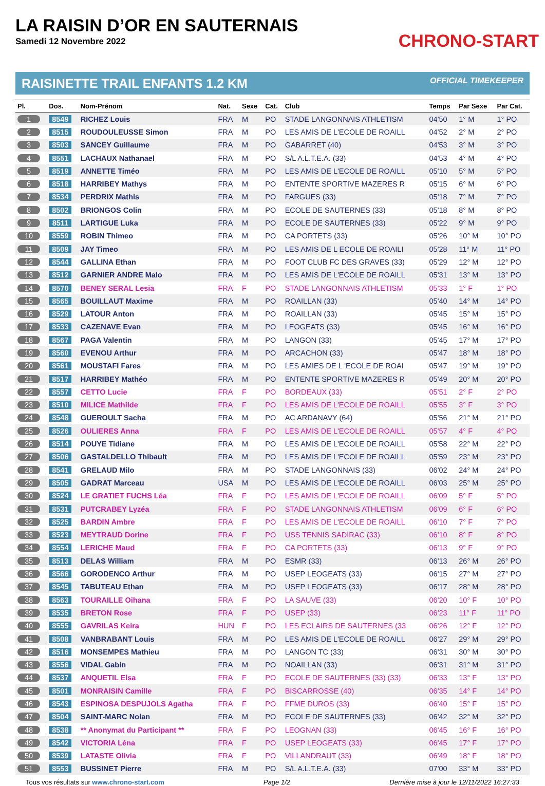LA RAISIN D’OR EN SAUTERNAIS
Samedi 12 Novembre 2022
CHRONO-START
RAISINETTE TRAIL ENFANTS 1.2 KM OFFICIAL TIMEKEEPER
| Pl. | Dos. | Nom-Prénom | Nat. | Sexe | Cat. | Club | Temps | Par Sexe | Par Cat. |
| --- | --- | --- | --- | --- | --- | --- | --- | --- | --- |
| 1 | 8549 | RICHEZ Louis | FRA | M | PO | STADE LANGONNAIS ATHLETISM | 04'50 | 1° M | 1° PO |
| 2 | 8515 | ROUDOULEUSSE Simon | FRA | M | PO | LES AMIS DE L'ECOLE DE ROAILL | 04'52 | 2° M | 2° PO |
| 3 | 8503 | SANCEY Guillaume | FRA | M | PO | GABARRET (40) | 04'53 | 3° M | 3° PO |
| 4 | 8551 | LACHAUX Nathanael | FRA | M | PO | S/L A.L.T.E.A. (33) | 04'53 | 4° M | 4° PO |
| 5 | 8519 | ANNETTE Timéo | FRA | M | PO | LES AMIS DE L'ECOLE DE ROAILL | 05'10 | 5° M | 5° PO |
| 6 | 8518 | HARRIBEY Mathys | FRA | M | PO | ENTENTE SPORTIVE MAZERES R | 05'15 | 6° M | 6° PO |
| 7 | 8534 | PERDRIX Mathis | FRA | M | PO | FARGUES (33) | 05'18 | 7° M | 7° PO |
| 8 | 8502 | BRIONGOS Colin | FRA | M | PO | ECOLE DE SAUTERNES (33) | 05'18 | 8° M | 8° PO |
| 9 | 8511 | LARTIGUE Luka | FRA | M | PO | ECOLE DE SAUTERNES (33) | 05'22 | 9° M | 9° PO |
| 10 | 8559 | ROBIN Thimeo | FRA | M | PO | CA PORTETS (33) | 05'26 | 10° M | 10° PO |
| 11 | 8509 | JAY Timeo | FRA | M | PO | LES AMIS DE L ECOLE DE ROAILI | 05'28 | 11° M | 11° PO |
| 12 | 8544 | GALLINA Ethan | FRA | M | PO | FOOT CLUB FC DES GRAVES (33) | 05'29 | 12° M | 12° PO |
| 13 | 8512 | GARNIER ANDRE Malo | FRA | M | PO | LES AMIS DE L'ECOLE DE ROAILL | 05'31 | 13° M | 13° PO |
| 14 | 8570 | BENEY SERAL Lesia | FRA | F | PO | STADE LANGONNAIS ATHLETISM | 05'33 | 1° F | 1° PO |
| 15 | 8565 | BOUILLAUT Maxime | FRA | M | PO | ROAILLAN (33) | 05'40 | 14° M | 14° PO |
| 16 | 8529 | LATOUR Anton | FRA | M | PO | ROAILLAN (33) | 05'45 | 15° M | 15° PO |
| 17 | 8533 | CAZENAVE Evan | FRA | M | PO | LEOGEATS (33) | 05'45 | 16° M | 16° PO |
| 18 | 8567 | PAGA Valentin | FRA | M | PO | LANGON (33) | 05'45 | 17° M | 17° PO |
| 19 | 8560 | EVENOU Arthur | FRA | M | PO | ARCACHON (33) | 05'47 | 18° M | 18° PO |
| 20 | 8561 | MOUSTAFI Fares | FRA | M | PO | LES AMIES DE L 'ECOLE DE ROAI | 05'47 | 19° M | 19° PO |
| 21 | 8517 | HARRIBEY Mathéo | FRA | M | PO | ENTENTE SPORTIVE MAZERES R | 05'49 | 20° M | 20° PO |
| 22 | 8557 | CETTO Lucie | FRA | F | PO | BORDEAUX (33) | 05'51 | 2° F | 2° PO |
| 23 | 8510 | MILICE Mathilde | FRA | F | PO | LES AMIS DE L'ECOLE DE ROAILL | 05'55 | 3° F | 3° PO |
| 24 | 8548 | GUEROULT Sacha | FRA | M | PO | AC ARDANAVY (64) | 05'56 | 21° M | 21° PO |
| 25 | 8526 | OULIERES Anna | FRA | F | PO | LES AMIS DE L'ECOLE DE ROAILL | 05'57 | 4° F | 4° PO |
| 26 | 8514 | POUYE Tidiane | FRA | M | PO | LES AMIS DE L'ECOLE DE ROAILL | 05'58 | 22° M | 22° PO |
| 27 | 8506 | GASTALDELLO Thibault | FRA | M | PO | LES AMIS DE L'ECOLE DE ROAILL | 05'59 | 23° M | 23° PO |
| 28 | 8541 | GRELAUD Milo | FRA | M | PO | STADE LANGONNAIS (33) | 06'02 | 24° M | 24° PO |
| 29 | 8505 | GADRAT Marceau | USA | M | PO | LES AMIS DE L'ECOLE DE ROAILL | 06'03 | 25° M | 25° PO |
| 30 | 8524 | LE GRATIET FUCHS Léa | FRA | F | PO | LES AMIS DE L'ECOLE DE ROAILL | 06'09 | 5° F | 5° PO |
| 31 | 8531 | PUTCRABEY Lyzéa | FRA | F | PO | STADE LANGONNAIS ATHLETISM | 06'09 | 6° F | 6° PO |
| 32 | 8525 | BARDIN Ambre | FRA | F | PO | LES AMIS DE L'ECOLE DE ROAILL | 06'10 | 7° F | 7° PO |
| 33 | 8523 | MEYTRAUD Dorine | FRA | F | PO | USS TENNIS SADIRAC (33) | 06'10 | 8° F | 8° PO |
| 34 | 8554 | LERICHE Maud | FRA | F | PO | CA PORTETS (33) | 06'13 | 9° F | 9° PO |
| 35 | 8513 | DELAS William | FRA | M | PO | ESMR (33) | 06'13 | 26° M | 26° PO |
| 36 | 8566 | GORODENCO Arthur | FRA | M | PO | USEP LEOGEATS (33) | 06'15 | 27° M | 27° PO |
| 37 | 8545 | TABUTEAU Ethan | FRA | M | PO | USEP LEOGEATS (33) | 06'17 | 28° M | 28° PO |
| 38 | 8563 | TOURAILLE Oihana | FRA | F | PO | LA SAUVE (33) | 06'20 | 10° F | 10° PO |
| 39 | 8535 | BRETON Rose | FRA | F | PO | USEP (33) | 06'23 | 11° F | 11° PO |
| 40 | 8555 | GAVRILAS Keira | HUN | F | PO | LES ECLAIRS DE SAUTERNES (33 | 06'26 | 12° F | 12° PO |
| 41 | 8508 | VANBRABANT Louis | FRA | M | PO | LES AMIS DE L'ECOLE DE ROAILL | 06'27 | 29° M | 29° PO |
| 42 | 8516 | MONSEMPES Mathieu | FRA | M | PO | LANGON TC (33) | 06'31 | 30° M | 30° PO |
| 43 | 8556 | VIDAL Gabin | FRA | M | PO | NOAILLAN (33) | 06'31 | 31° M | 31° PO |
| 44 | 8537 | ANQUETIL Elsa | FRA | F | PO | ECOLE DE SAUTERNES (33) (33) | 06'33 | 13° F | 13° PO |
| 45 | 8501 | MONRAISIN Camille | FRA | F | PO | BISCARROSSE (40) | 06'35 | 14° F | 14° PO |
| 46 | 8543 | ESPINOSA DESPUJOLS Agatha | FRA | F | PO | FFME DUROS (33) | 06'40 | 15° F | 15° PO |
| 47 | 8504 | SAINT-MARC Nolan | FRA | M | PO | ECOLE DE SAUTERNES (33) | 06'42 | 32° M | 32° PO |
| 48 | 8538 | ** Anonymat du Participant ** | FRA | F | PO | LEOGNAN (33) | 06'45 | 16° F | 16° PO |
| 49 | 8542 | VICTORIA Léna | FRA | F | PO | USEP LEOGEATS (33) | 06'45 | 17° F | 17° PO |
| 50 | 8539 | LATASTE Olivia | FRA | F | PO | VILLANDRAUT (33) | 06'49 | 18° F | 18° PO |
| 51 | 8553 | BUSSINET Pierre | FRA | M | PO | S/L A.L.T.E.A. (33) | 07'00 | 33° M | 33° PO |
Tous vos résultats sur www.chrono-start.com Page 1/2 Dernière mise à jour le 12/11/2022 16:27:33